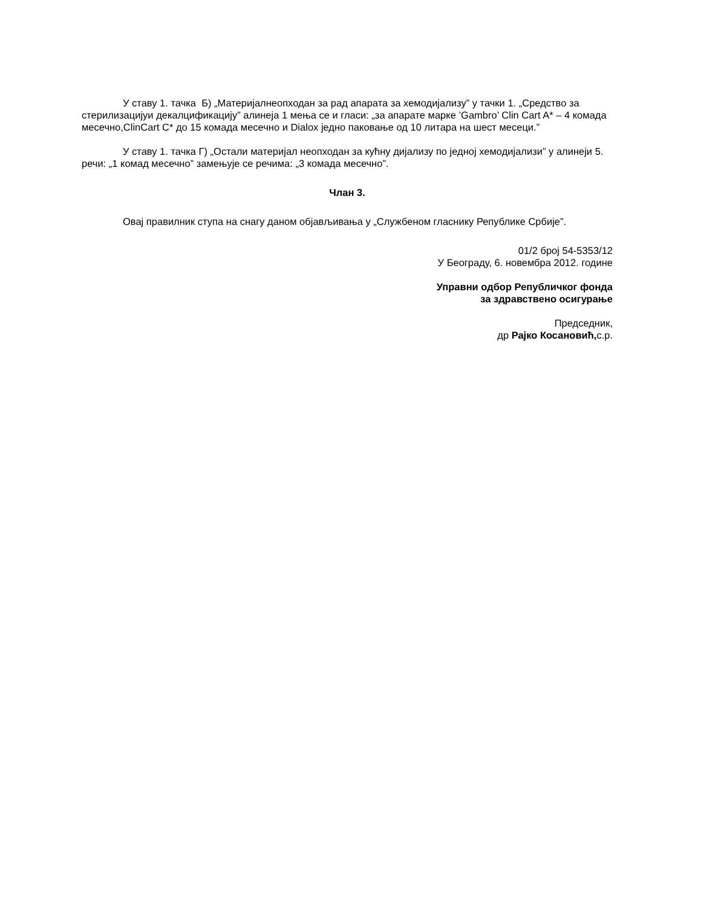У ставу 1. тачка Б) „Материјалнеопходан за рад апарата за хемодијализу” у тачки 1. „Средство за стерилизацијуи декалцификацију” алинеја 1 мења се и гласи: „за апарате марке ’Gambro’ Clin Cart A* – 4 комада месечно,ClinCart C* до 15 комада месечно и Dialox једно паковање од 10 литара на шест месеци.”
У ставу 1. тачка Г) „Остали материјал неопходан за кућну дијализу по једној хемодијализи” у алинеји 5. речи: „1 комад месечно” замењује се речима: „3 комада месечно”.
Члан 3.
Овај правилник ступа на снагу даном објављивања у „Службеном гласнику Републике Србије”.
01/2 број 54-5353/12
У Београду, 6. новембра 2012. године
Управни одбор Републичког фонда
за здравствено осигурање
Председник,
др Рајко Косановић, с.р.